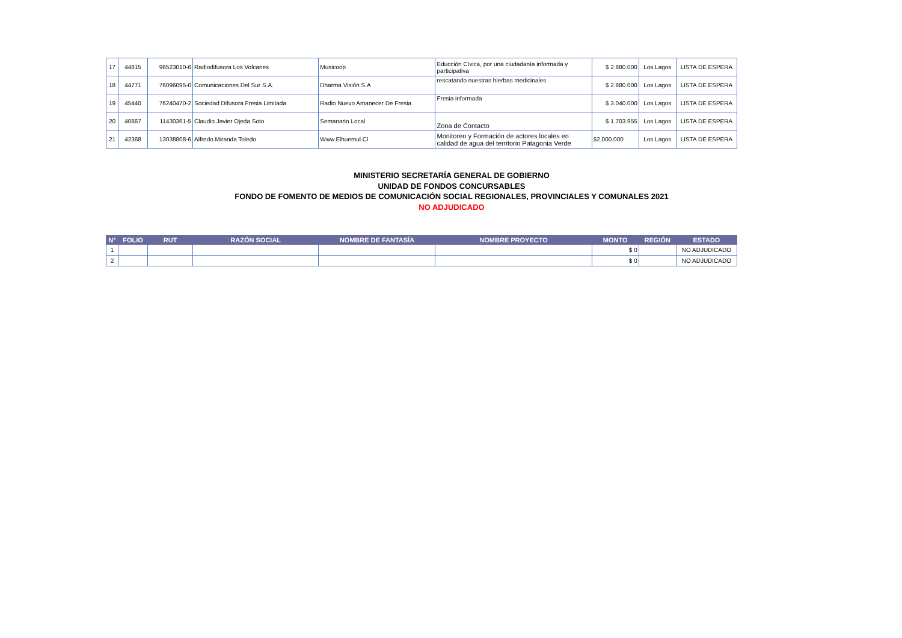| 17 | 44815 | 96523010-6 | Radiodifusora Los Volcanes | Musicoop | Educción Cívica, por una ciudadanía informada y participativa | $ 2.880.000 | Los Lagos | LISTA DE ESPERA |
| 18 | 44771 | 76096095-0 | Comunicaciones Del Sur S.A. | Dharma Visión S.A | rescatando nuestras hierbas medicinales | $ 2.880.000 | Los Lagos | LISTA DE ESPERA |
| 19 | 45440 | 76240470-2 | Sociedad Difusora Fresia Limitada | Radio Nuevo Amanecer De Fresia | Fresia informada | $ 3.040.000 | Los Lagos | LISTA DE ESPERA |
| 20 | 40867 | 11430361-5 | Claudio Javier Ojeda Soto | Semanario Local | Zona de Contacto | $ 1.703.955 | Los Lagos | LISTA DE ESPERA |
| 21 | 42368 | 13038808-6 | Alfredo Miranda Toledo | Www.Elhuemul.Cl | Monitoreo y Formación de actores locales en calidad de agua del territorio Patagonia Verde | $2.000.000 | Los Lagos | LISTA DE ESPERA |
MINISTERIO SECRETARÍA GENERAL DE GOBIERNO
UNIDAD DE FONDOS CONCURSABLES
FONDO DE FOMENTO DE MEDIOS DE COMUNICACIÓN SOCIAL REGIONALES, PROVINCIALES Y COMUNALES 2021
NO ADJUDICADO
| N° | FOLIO | RUT | RAZÓN SOCIAL | NOMBRE DE FANTASÍA | NOMBRE PROYECTO | MONTO | REGIÓN | ESTADO |
| --- | --- | --- | --- | --- | --- | --- | --- | --- |
| 1 | | | | | | $ 0 | | NO ADJUDICADO |
| 2 | | | | | | $ 0 | | NO ADJUDICADO |